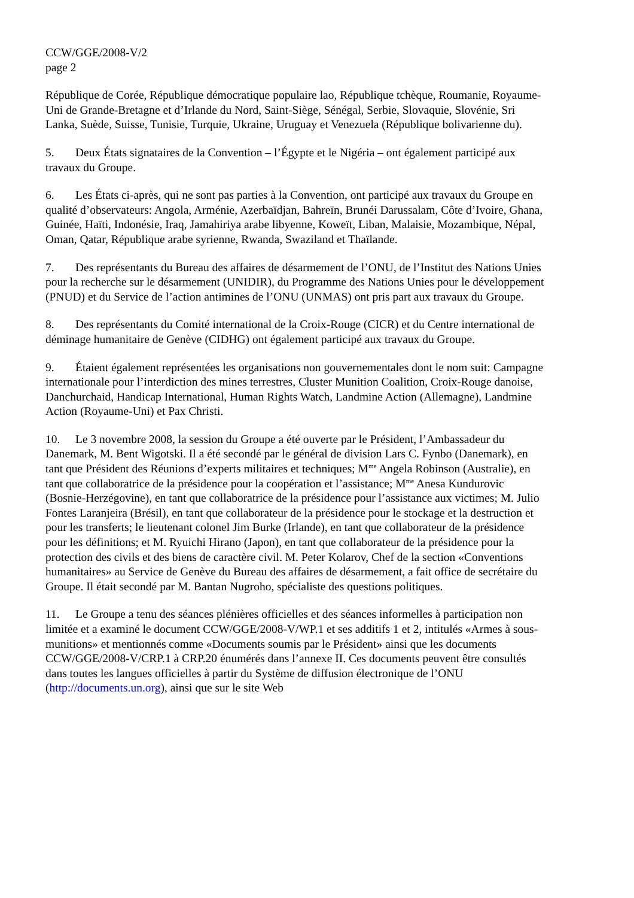CCW/GGE/2008-V/2
page 2
République de Corée, République démocratique populaire lao, République tchèque, Roumanie, Royaume-Uni de Grande-Bretagne et d’Irlande du Nord, Saint-Siège, Sénégal, Serbie, Slovaquie, Slovénie, Sri Lanka, Suède, Suisse, Tunisie, Turquie, Ukraine, Uruguay et Venezuela (République bolivarienne du).
5. Deux États signataires de la Convention – l’Égypte et le Nigéria – ont également participé aux travaux du Groupe.
6. Les États ci-après, qui ne sont pas parties à la Convention, ont participé aux travaux du Groupe en qualité d’observateurs: Angola, Arménie, Azerbaïdjan, Bahreïn, Brunéi Darussalam, Côte d’Ivoire, Ghana, Guinée, Haïti, Indonésie, Iraq, Jamahiriya arabe libyenne, Koweït, Liban, Malaisie, Mozambique, Népal, Oman, Qatar, République arabe syrienne, Rwanda, Swaziland et Thaïlande.
7. Des représentants du Bureau des affaires de désarmement de l’ONU, de l’Institut des Nations Unies pour la recherche sur le désarmement (UNIDIR), du Programme des Nations Unies pour le développement (PNUD) et du Service de l’action antimines de l’ONU (UNMAS) ont pris part aux travaux du Groupe.
8. Des représentants du Comité international de la Croix-Rouge (CICR) et du Centre international de déminage humanitaire de Genève (CIDHG) ont également participé aux travaux du Groupe.
9. Étaient également représentées les organisations non gouvernementales dont le nom suit: Campagne internationale pour l’interdiction des mines terrestres, Cluster Munition Coalition, Croix-Rouge danoise, Danchurchaid, Handicap International, Human Rights Watch, Landmine Action (Allemagne), Landmine Action (Royaume-Uni) et Pax Christi.
10. Le 3 novembre 2008, la session du Groupe a été ouverte par le Président, l’Ambassadeur du Danemark, M. Bent Wigotski. Il a été secondé par le général de division Lars C. Fynbo (Danemark), en tant que Président des Réunions d’experts militaires et techniques; M<sup>me</sup> Angela Robinson (Australie), en tant que collaboratrice de la présidence pour la coopération et l’assistance; M<sup>me</sup> Anesa Kundurovic (Bosnie-Herzégovine), en tant que collaboratrice de la présidence pour l’assistance aux victimes; M. Julio Fontes Laranjeira (Brésil), en tant que collaborateur de la présidence pour le stockage et la destruction et pour les transferts; le lieutenant colonel Jim Burke (Irlande), en tant que collaborateur de la présidence pour les définitions; et M. Ryuichi Hirano (Japon), en tant que collaborateur de la présidence pour la protection des civils et des biens de caractère civil. M. Peter Kolarov, Chef de la section «Conventions humanitaires» au Service de Genève du Bureau des affaires de désarmement, a fait office de secrétaire du Groupe. Il était secondé par M. Bantan Nugroho, spécialiste des questions politiques.
11. Le Groupe a tenu des séances plénières officielles et des séances informelles à participation non limitée et a examiné le document CCW/GGE/2008-V/WP.1 et ses additifs 1 et 2, intitulés «Armes à sous-munitions» et mentionnés comme «Documents soumis par le Président» ainsi que les documents CCW/GGE/2008-V/CRP.1 à CRP.20 énumérés dans l’annexe II. Ces documents peuvent être consultés dans toutes les langues officielles à partir du Système de diffusion électronique de l’ONU (http://documents.un.org), ainsi que sur le site Web